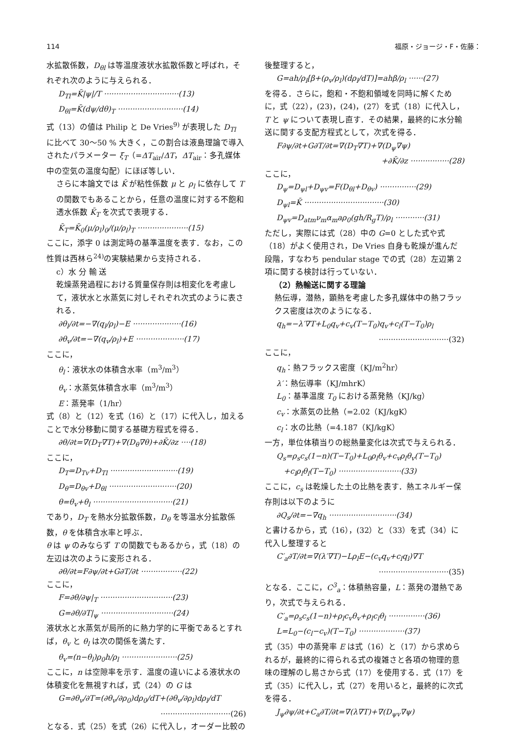114 福原・ジョージ・F・佐藤：
水拡散係数，D<sub>θl</sub> は等温度液状水拡散係数と呼ばれ，それぞれ次のように与えられる．
D<sub>Tl</sub>=K̄|ψ|/T ·······························(13)
D<sub>θl</sub>=K̄(dψ/dθ)<sub>T</sub> ···························(14)
式（13）の値は Philip と De Vries<sup>9)</sup> が表現した D<sub>Tl</sub> に比べて 30～50 % 大きく，この割合は液島理論で導入されたパラメーター ξ<sub>T</sub>（=ΔT<sub>air</sub>/ΔT，ΔT<sub>air</sub>：多孔媒体中の空気の温度勾配）にほぼ等しい．
さらに本論文では K̄ が粘性係数 μ と ρ<sub>l</sub> に依存して T の関数でもあることから，任意の温度に対する不飽和透水係数 K̄<sub>T</sub> を次式で表現する．
K̄<sub>T</sub>=K̄<sub>0</sub>(μ/ρ<sub>l</sub>)<sub>0</sub>/(μ/ρ<sub>l</sub>)<sub>T</sub> ·····················(15)
ここに，添字 0 は測定時の基準温度を表す．なお，この性質は西林ら<sup>24)</sup>の実験結果から支持される．
c）水 分 輸 送
乾燥蒸発過程における質量保存則は相変化を考慮して，液状水と水蒸気に対しそれぞれ次式のように表される．
∂θ<sub>l</sub>/∂t=−∇(q<sub>l</sub>/ρ<sub>l</sub>)−E ····················(16)
∂θ<sub>v</sub>/∂t=−∇(q<sub>v</sub>/ρ<sub>l</sub>)+E ····················(17)
ここに，
θ<sub>l</sub>：液状水の体積含水率（m<sup>3</sup>/m<sup>3</sup>）
θ<sub>v</sub>：水蒸気体積含水率（m<sup>3</sup>/m<sup>3</sup>）
E：蒸発率（1/hr）
式（8）と（12）を式（16）と（17）に代入し，加えることで水分移動に関する基礎方程式を得る．
∂θ/∂t=∇(D<sub>T</sub>∇T)+∇(D<sub>θ</sub>∇θ)+∂K̄/∂z ····(18)
ここに，
D<sub>T</sub>=D<sub>Tv</sub>+D<sub>Tl</sub> ····························(19)
D<sub>θ</sub>=D<sub>θv</sub>+D<sub>θl</sub> ····························(20)
θ=θ<sub>v</sub>+θ<sub>l</sub> ·································(21)
であり，D<sub>T</sub> を熱水分拡散係数，D<sub>θ</sub> を等温水分拡散係数，θ を体積含水率と呼ぶ．
θ は ψ のみならず T の関数でもあるから，式（18）の左辺は次のように変形される．
∂θ/∂t=F∂ψ/∂t+G∂T/∂t ·················(22)
ここに，
F=∂θ/∂ψ|<sub>T</sub> ······························(23)
G=∂θ/∂T|<sub>ψ</sub> ······························(24)
液状水と水蒸気が局所的に熱力学的に平衡であるとすれば，θ<sub>v</sub> と θ<sub>l</sub> は次の関係を満たす．
θ<sub>v</sub>=(n−θ<sub>l</sub>)ρ<sub>0</sub>h/ρ<sub>l</sub> ·······················(25)
ここに，n は空隙率を示す．温度の違いによる液状水の体積変化を無視すれば，式（24）の G は
G=∂θ<sub>v</sub>/∂T=(∂θ<sub>v</sub>/∂ρ<sub>0</sub>)dρ<sub>0</sub>/dT+(∂θ<sub>v</sub>/∂ρ<sub>l</sub>)dρ<sub>l</sub>/dT
·····························(26)
となる．式（25）を式（26）に代入し，オーダー比較の
後整理すると，
G=ah/ρ<sub>l</sub>[β+(ρ<sub>v</sub>/ρ<sub>l</sub>)(dρ<sub>l</sub>/dT)]=ahβ/ρ<sub>l</sub> ······(27)
を得る．さらに，飽和・不飽和領域を同時に解くために，式（22），(23)，(24)，(27）を式（18）に代入し，T と ψ について表現し直す．その結果，最終的に水分輸送に関する支配方程式として，次式を得る．
F∂ψ/∂t+G∂T/∂t=∇(D<sub>T</sub>∇T)+∇(D<sub>ψ</sub>∇ψ)
+∂K̄/∂z ················(28)
ここに，
D<sub>ψ</sub>=D<sub>ψl</sub>+D<sub>ψv</sub>=F(D<sub>θl</sub>+D<sub>θv</sub>) ···············(29)
D<sub>ψl</sub>=K̄ ·································(30)
D<sub>ψv</sub>=D<sub>atm</sub>ν<sub>m</sub>α<sub>m</sub>aρ<sub>0</sub>(gh/R<sub>g</sub>T)/ρ<sub>l</sub> ············(31)
ただし，実際には式（28）中の G=0 とした式や式（18）がよく使用され，De Vries 自身も乾燥が進んだ段階，すなわち pendular stage での式（28）左辺第 2 項に関する検討は行っていない．
（2）熱輸送に関する理論
熱伝導，潜熱，顕熱を考慮した多孔媒体中の熱フラックス密度は次のようになる．
q<sub>h</sub>=−λ′∇T+L<sub>0</sub>q<sub>v</sub>+c<sub>v</sub>(T−T<sub>0</sub>)q<sub>v</sub>+c<sub>l</sub>(T−T<sub>0</sub>)ρ<sub>l</sub>
·····························(32)
ここに，
q<sub>h</sub>：熱フラックス密度（KJ/m<sup>2</sup>hr）
λ′：熱伝導率（KJ/mhrK）
L<sub>0</sub>：基準温度 T<sub>0</sub> における蒸発熱（KJ/kg）
c<sub>v</sub>：水蒸気の比熱（=2.02（KJ/kgK）
c<sub>l</sub>：水の比熱（=4.187（KJ/kgK）
一方，単位体積当りの総熱量変化は次式で与えられる．
Q<sub>s</sub>=ρ<sub>s</sub>c<sub>s</sub>(1−n)(T−T<sub>0</sub>)+L<sub>0</sub>ρ<sub>l</sub>θ<sub>v</sub>+c<sub>v</sub>ρ<sub>l</sub>θ<sub>v</sub>(T−T<sub>0</sub>)
+c<sub>l</sub>ρ<sub>l</sub>θ<sub>l</sub>(T−T<sub>0</sub>) ··························(33)
ここに，c<sub>s</sub> は乾燥した土の比熱を表す．熱エネルギー保存則は以下のように
∂Q<sub>s</sub>/∂t=−∇q<sub>h</sub> ····························(34)
と書けるから，式（16），(32）と（33）を式（34）に代入し整理すると
C′<sub>a</sub>∂T/∂t=∇(λ′∇T)−Lρ<sub>l</sub>E−(c<sub>v</sub>q<sub>v</sub>+c<sub>l</sub>q<sub>l</sub>)∇T
·····························(35)
となる．ここに，C<sup>3</sup><sub>a</sub>：体積熱容量，L：蒸発の潜熱であり，次式で与えられる．
C′<sub>a</sub>=ρ<sub>s</sub>c<sub>s</sub>(1−n)+ρ<sub>l</sub>c<sub>v</sub>θ<sub>v</sub>+ρ<sub>l</sub>c<sub>l</sub>θ<sub>l</sub> ···············(36)
L=L<sub>0</sub>−(c<sub>l</sub>−c<sub>v</sub>)(T−T<sub>0</sub>) ···················(37)
式（35）中の蒸発率 E は式（16）と（17）から求められるが，最終的に得られる式の複雑さと各項の物理的意味の理解のし易さから式（17）を使用する．式（17）を式（35）に代入し，式（27）を用いると，最終的に次式を得る．
J<sub>ψ</sub>∂ψ/∂t+C<sub>a</sub>∂T/∂t=∇(λ∇T)+∇(D<sub>ψv</sub>∇ψ)